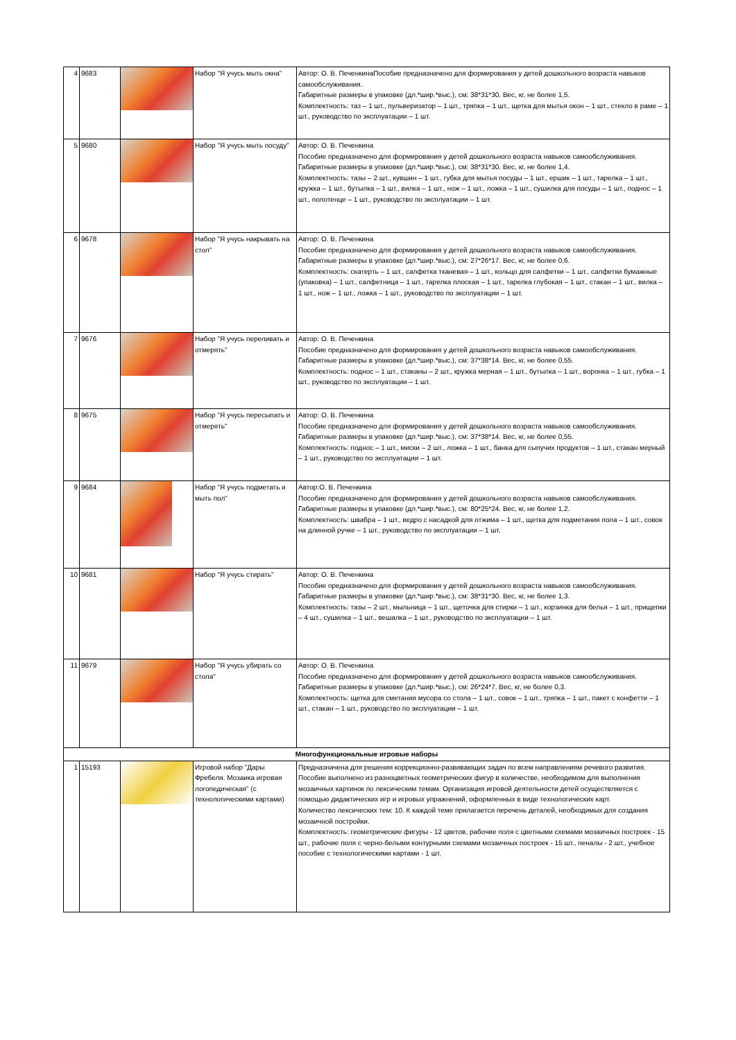| 4 | 9683 | | Набор "Я учусь мыть окна" | Автор: О. В. ПеченкинаПособие предназначено для формирования у детей дошкольного возраста навыков самообслуживания. Габаритные размеры в упаковке (дл.*шир.*выс.), см: 38*31*30. Вес, кг, не более 1,5. Комплектность: таз – 1 шт., пульверизатор – 1 шт., тряпка – 1 шт., щетка для мытья окон – 1 шт., стекло в раме – 1 шт., руководство по эксплуатации – 1 шт. |
| 5 | 9680 | | Набор "Я учусь мыть посуду" | Автор: О. В. Печенкина Пособие предназначено для формирования у детей дошкольного возраста навыков самообслуживания. Габаритные размеры в упаковке (дл.*шир.*выс.), см: 38*31*30. Вес, кг, не более 1,4. Комплектность: тазы – 2 шт., кувшин – 1 шт., губка для мытья посуды – 1 шт., ершик – 1 шт., тарелка – 1 шт., кружка – 1 шт., бутылка – 1 шт., вилка – 1 шт., нож – 1 шт., ложка – 1 шт., сушилка для посуды – 1 шт., поднос – 1 шт., полотенце – 1 шт., руководство по эксплуатации – 1 шт. |
| 6 | 9678 | | Набор "Я учусь накрывать на стол" | Автор: О. В. Печенкина Пособие предназначено для формирования у детей дошкольного возраста навыков самообслуживания. Габаритные размеры в упаковке (дл.*шир.*выс.), см: 27*26*17. Вес, кг, не более 0,6. Комплектность: скатерть – 1 шт., салфетка тканевая – 1 шт., кольцо для салфетки – 1 шт., салфетки бумажные (упаковка) – 1 шт., салфетница – 1 шт., тарелка плоская – 1 шт., тарелка глубокая – 1 шт., стакан – 1 шт., вилка – 1 шт., нож – 1 шт., ложка – 1 шт., руководство по эксплуатации – 1 шт. |
| 7 | 9676 | | Набор "Я учусь переливать и отмерять" | Автор: О. В. Печенкина Пособие предназначено для формирования у детей дошкольного возраста навыков самообслуживания. Габаритные размеры в упаковке (дл.*шир.*выс.), см: 37*38*14. Вес, кг, не более 0,55. Комплектность: поднос – 1 шт., стаканы – 2 шт., кружка мерная – 1 шт., бутылка – 1 шт., воронка – 1 шт., губка – 1 шт., руководство по эксплуатации – 1 шт. |
| 8 | 9675 | | Набор "Я учусь пересыпать и отмерять" | Автор: О. В. Печенкина Пособие предназначено для формирования у детей дошкольного возраста навыков самообслуживания. Габаритные размеры в упаковке (дл.*шир.*выс.), см: 37*38*14. Вес, кг, не более 0,55. Комплектность: поднос – 1 шт., миски – 2 шт., ложка – 1 шт., банка для сыпучих продуктов – 1 шт., стакан мерный – 1 шт., руководство по эксплуатации – 1 шт. |
| 9 | 9684 | | Набор "Я учусь подметать и мыть пол" | Автор:О. В. Печенкина Пособие предназначено для формирования у детей дошкольного возраста навыков самообслуживания. Габаритные размеры в упаковке (дл.*шир.*выс.), см: 80*25*24. Вес, кг, не более 1,2. Комплектность: швабра – 1 шт., ведро с насадкой для отжима – 1 шт., щетка для подметания пола – 1 шт., совок на длинной ручке – 1 шт., руководство по эксплуатации – 1 шт. |
| 10 | 9681 | | Набор "Я учусь стирать" | Автор: О. В. Печенкина Пособие предназначено для формирования у детей дошкольного возраста навыков самообслуживания. Габаритные размеры в упаковке (дл.*шир.*выс.), см: 38*31*30. Вес, кг, не более 1,3. Комплектность: тазы – 2 шт., мыльница – 1 шт., щеточка для стирки – 1 шт., корзинка для белья – 1 шт., прищепки – 4 шт., сушилка – 1 шт., вешалка – 1 шт., руководство по эксплуатации – 1 шт. |
| 11 | 9679 | | Набор "Я учусь убирать со стола" | Автор: О. В. Печенкина Пособие предназначено для формирования у детей дошкольного возраста навыков самообслуживания. Габаритные размеры в упаковке (дл.*шир.*выс.), см: 26*24*7. Вес, кг, не более 0,3. Комплектность: щетка для сметания мусора со стола – 1 шт., совок – 1 шт., тряпка – 1 шт., пакет с конфетти – 1 шт., стакан – 1 шт., руководство по эксплуатации – 1 шт. |
| Многофункциональные игровые наборы | | | | |
| 1 | 15193 | | Игровой набор "Дары Фребеля. Мозаика игровая логопедическая" (с технологическими картами) | Предназначена для решения коррекционно-развивающих задач по всем направлениям речевого развития. Пособие выполнено из разноцветных геометрических фигур в количестве, необходимом для выполнения мозаичных картинок по лексическим темам. Организация игровой деятельности детей осуществляется с помощью дидактических игр и игровых упражнений, оформленных в виде технологических карт. Количество лексических тем: 10. К каждой теме прилагается перечень деталей, необходимых для создания мозаичной постройки. Комплектность: геометрические фигуры - 12 цветов, рабочие поля с цветными схемами мозаичных построек - 15 шт., рабочие поля с черно-белыми контурными схемами мозаичных построек - 15 шт., пеналы - 2 шт., учебное пособие с технологическими картами - 1 шт. |